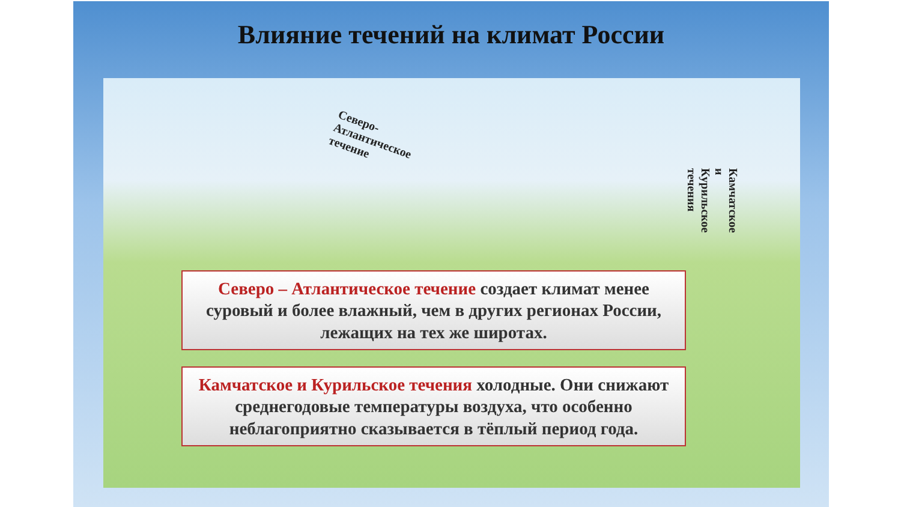Влияние течений на климат России
Северо-
Атлантическое
течение
Камчатское и Курильское
течения
Северо – Атлантическое течение создает климат менее суровый и более влажный, чем в других регионах России, лежащих на тех же широтах.
Камчатское и Курильское течения холодные. Они снижают среднегодовые температуры воздуха, что особенно неблагоприятно сказывается в тёплый период года.